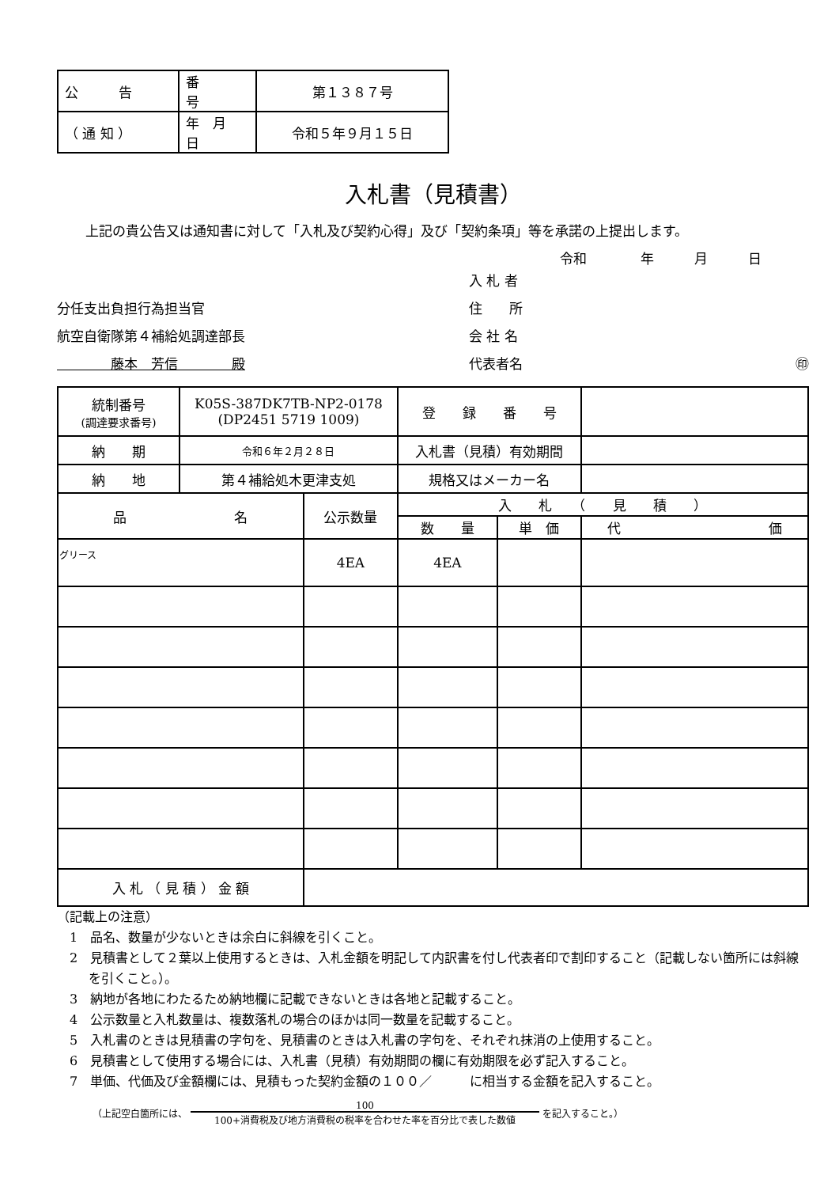| 公 告 | 番 号 | 第１３８７号 |
| （ 通 知 ） | 年 月 日 | 令和５年９月１５日 |
入札書（見積書）
上記の貴公告又は通知書に対して「入札及び契約心得」及び「契約条項」等を承諾の上提出します。
令和　　　　年　　　月　　　日
分任支出負担行為担当官
航空自衛隊第４補給処調達部長
　　　　藤本　芳信　　　　殿
入 札 者
住　　所
会 社 名
代表者名 ㊞
| 統制番号 (調達要求番号) | K05S-387DK7TB-NP2-0178 (DP2451 5719 1009) | | 登 録 番 号 | | |
| 納 期 | 令和６年２月２８日 | | 入札書（見積）有効期間 | | |
| 納 地 | 第４補給処木更津支処 | | 規格又はメーカー名 | | |
| 品 名 | | 公示数量 | 入 札 （ 見 積 ） | | |
| | | | 数 量 | 単 価 | 代 価 |
| グリース | | 4EA | 4EA | | |
| 入 札 （ 見 積 ） 金 額 | | | | | |
（記載上の注意）
1　品名、数量が少ないときは余白に斜線を引くこと。
2　見積書として２葉以上使用するときは、入札金額を明記して内訳書を付し代表者印で割印すること（記載しない箇所には斜線を引くこと。）。
3　納地が各地にわたるため納地欄に記載できないときは各地と記載すること。
4　公示数量と入札数量は、複数落札の場合のほかは同一数量を記載すること。
5　入札書のときは見積書の字句を、見積書のときは入札書の字句を、それぞれ抹消の上使用すること。
6　見積書として使用する場合には、入札書（見積）有効期間の欄に有効期限を必ず記入すること。
7　単価、代価及び金額欄には、見積もった契約金額の１００／　　　に相当する金額を記入すること。
（上記空白箇所には、 100
100+消費税及び地方消費税の税率を合わせた率を百分比で表した数値 を記入すること。）